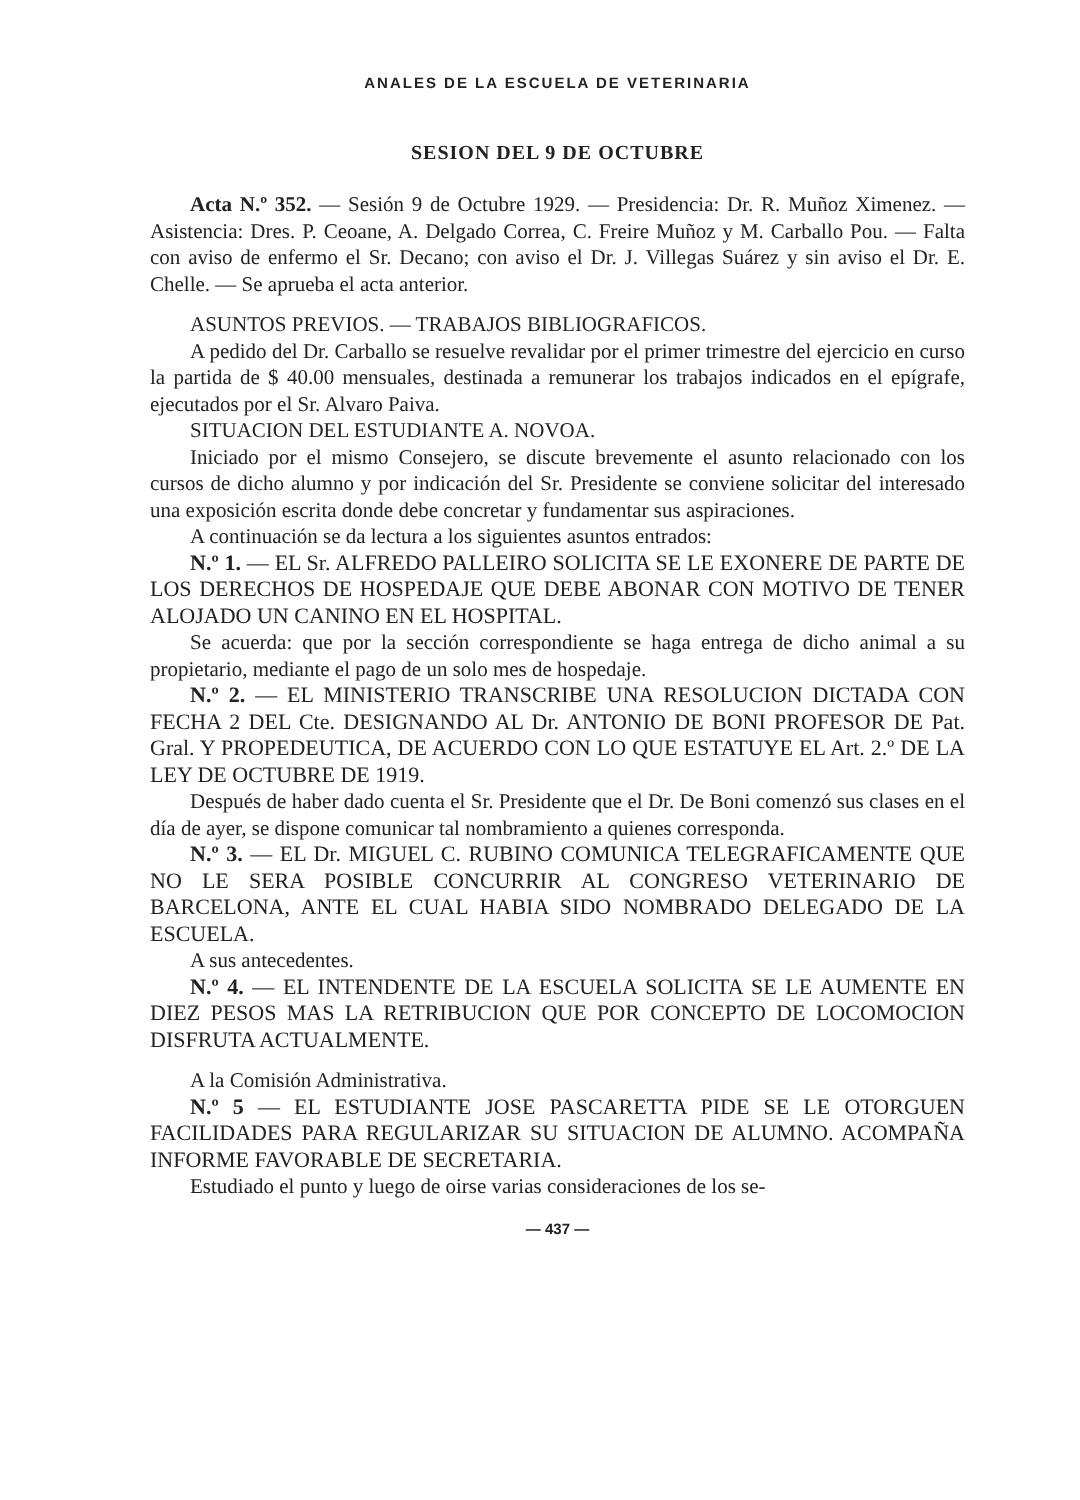ANALES DE LA ESCUELA DE VETERINARIA
SESION DEL 9 DE OCTUBRE
Acta N.º 352. — Sesión 9 de Octubre 1929. — Presidencia: Dr. R. Muñoz Ximenez. — Asistencia: Dres. P. Ceoane, A. Delgado Correa, C. Freire Muñoz y M. Carballo Pou. — Falta con aviso de enfermo el Sr. Decano; con aviso el Dr. J. Villegas Suárez y sin aviso el Dr. E. Chelle. — Se aprueba el acta anterior.
ASUNTOS PREVIOS. — TRABAJOS BIBLIOGRAFICOS.
A pedido del Dr. Carballo se resuelve revalidar por el primer trimestre del ejercicio en curso la partida de $ 40.00 mensuales, destinada a remunerar los trabajos indicados en el epígrafe, ejecutados por el Sr. Alvaro Paiva.
SITUACION DEL ESTUDIANTE A. NOVOA.
Iniciado por el mismo Consejero, se discute brevemente el asunto relacionado con los cursos de dicho alumno y por indicación del Sr. Presidente se conviene solicitar del interesado una exposición escrita donde debe concretar y fundamentar sus aspiraciones.
A continuación se da lectura a los siguientes asuntos entrados:
N.º 1. — EL Sr. ALFREDO PALLEIRO SOLICITA SE LE EXONERE DE PARTE DE LOS DERECHOS DE HOSPEDAJE QUE DEBE ABONAR CON MOTIVO DE TENER ALOJADO UN CANINO EN EL HOSPITAL.
Se acuerda: que por la sección correspondiente se haga entrega de dicho animal a su propietario, mediante el pago de un solo mes de hospedaje.
N.º 2. — EL MINISTERIO TRANSCRIBE UNA RESOLUCION DICTADA CON FECHA 2 DEL Cte. DESIGNANDO AL Dr. ANTONIO DE BONI PROFESOR DE Pat. Gral. Y PROPEDEUTICA, DE ACUERDO CON LO QUE ESTATUYE EL Art. 2.º DE LA LEY DE OCTUBRE DE 1919.
Después de haber dado cuenta el Sr. Presidente que el Dr. De Boni comenzó sus clases en el día de ayer, se dispone comunicar tal nombramiento a quienes corresponda.
N.º 3. — EL Dr. MIGUEL C. RUBINO COMUNICA TELEGRAFICAMENTE QUE NO LE SERA POSIBLE CONCURRIR AL CONGRESO VETERINARIO DE BARCELONA, ANTE EL CUAL HABIA SIDO NOMBRADO DELEGADO DE LA ESCUELA.
A sus antecedentes.
N.º 4. — EL INTENDENTE DE LA ESCUELA SOLICITA SE LE AUMENTE EN DIEZ PESOS MAS LA RETRIBUCION QUE POR CONCEPTO DE LOCOMOCION DISFRUTA ACTUALMENTE.
A la Comisión Administrativa.
N.º 5 — EL ESTUDIANTE JOSE PASCARETTA PIDE SE LE OTORGUEN FACILIDADES PARA REGULARIZAR SU SITUACION DE ALUMNO. ACOMPAÑA INFORME FAVORABLE DE SECRETARIA.
Estudiado el punto y luego de oirse varias consideraciones de los se-
— 437 —